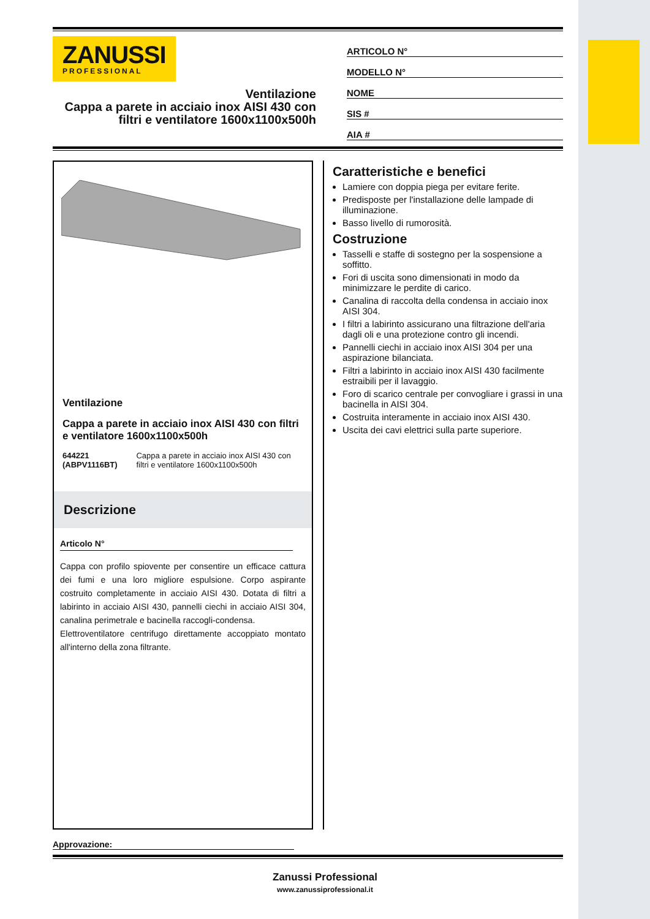ZANUSSI
PROFESSIONAL
Ventilazione
Cappa a parete in acciaio inox AISI 430 con filtri e ventilatore 1600x1100x500h
ARTICOLO N°
MODELLO N°
NOME
SIS #
AIA #
Ventilazione
Cappa a parete in acciaio inox AISI 430 con filtri e ventilatore 1600x1100x500h
644221 (ABPV1116BT) Cappa a parete in acciaio inox AISI 430 con filtri e ventilatore 1600x1100x500h
Descrizione
Articolo N°
Cappa con profilo spiovente per consentire un efficace cattura dei fumi e una loro migliore espulsione. Corpo aspirante costruito completamente in acciaio AISI 430. Dotata di filtri a labirinto in acciaio AISI 430, pannelli ciechi in acciaio AISI 304, canalina perimetrale e bacinella raccogli-condensa.
Elettroventilatore centrifugo direttamente accoppiato montato all'interno della zona filtrante.
Caratteristiche e benefici
Lamiere con doppia piega per evitare ferite.
Predisposte per l'installazione delle lampade di illuminazione.
Basso livello di rumorosità.
Costruzione
Tasselli e staffe di sostegno per la sospensione a soffitto.
Fori di uscita sono dimensionati in modo da minimizzare le perdite di carico.
Canalina di raccolta della condensa in acciaio inox AISI 304.
I filtri a labirinto assicurano una filtrazione dell'aria dagli oli e una protezione contro gli incendi.
Pannelli ciechi in acciaio inox AISI 304 per una aspirazione bilanciata.
Filtri a labirinto in acciaio inox AISI 430 facilmente estraibili per il lavaggio.
Foro di scarico centrale per convogliare i grassi in una bacinella in AISI 304.
Costruita interamente in acciaio inox AISI 430.
Uscita dei cavi elettrici sulla parte superiore.
Approvazione:
Zanussi Professional
www.zanussiprofessional.it